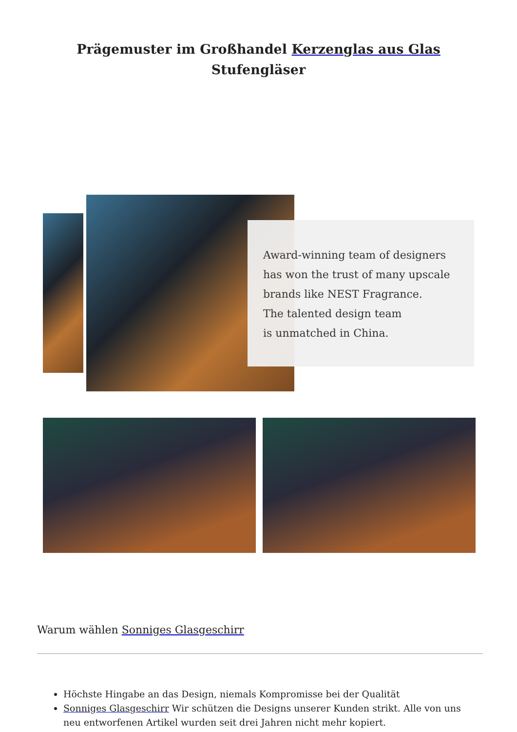Prägemuster im Großhandel Kerzenglas aus Glas Stufengläser
Award-winning team of designers
has won the trust of many upscale
brands like NEST Fragrance.
The talented design team
is unmatched in China.
Warum wählen Sonniges Glasgeschirr
Höchste Hingabe an das Design, niemals Kompromisse bei der Qualität
Sonniges Glasgeschirr Wir schützen die Designs unserer Kunden strikt. Alle von uns neu entworfenen Artikel wurden seit drei Jahren nicht mehr kopiert.